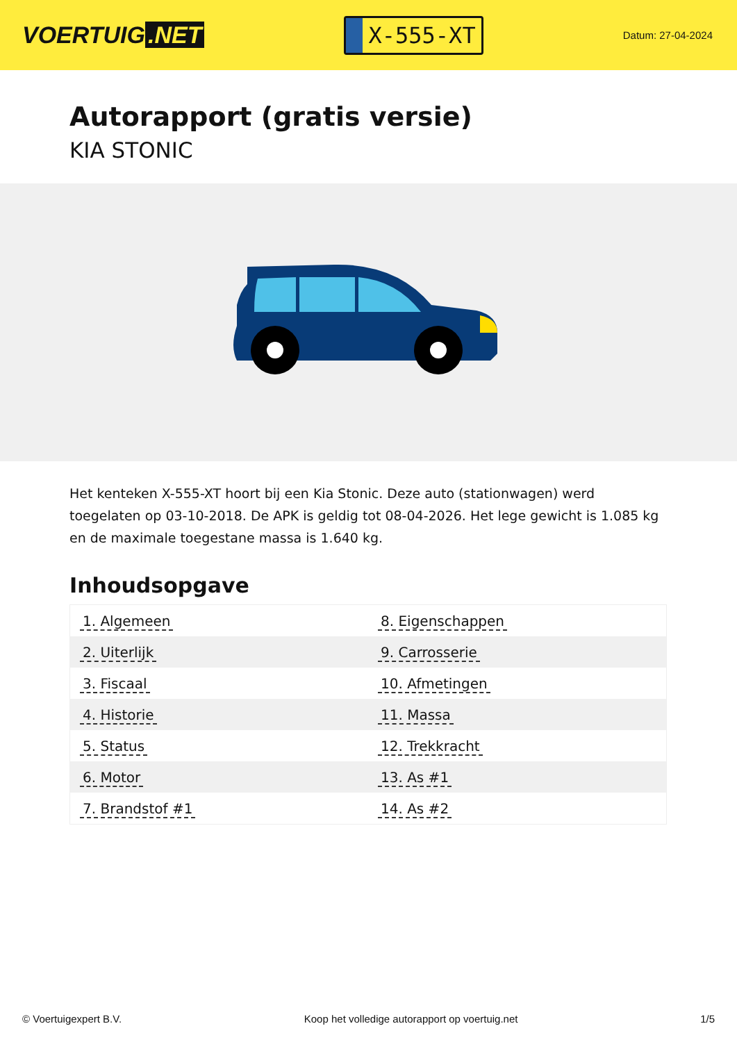VOERTUIG.NET
X-555-XT
Datum: 27-04-2024
Autorapport (gratis versie)
KIA STONIC
Het kenteken X-555-XT hoort bij een Kia Stonic. Deze auto (stationwagen) werd toegelaten op 03-10-2018. De APK is geldig tot 08-04-2026. Het lege gewicht is 1.085 kg en de maximale toegestane massa is 1.640 kg.
Inhoudsopgave
| 1. Algemeen | 8. Eigenschappen |
| 2. Uiterlijk | 9. Carrosserie |
| 3. Fiscaal | 10. Afmetingen |
| 4. Historie | 11. Massa |
| 5. Status | 12. Trekkracht |
| 6. Motor | 13. As #1 |
| 7. Brandstof #1 | 14. As #2 |
© Voertuigexpert B.V. Koop het volledige autorapport op voertuig.net 1/5